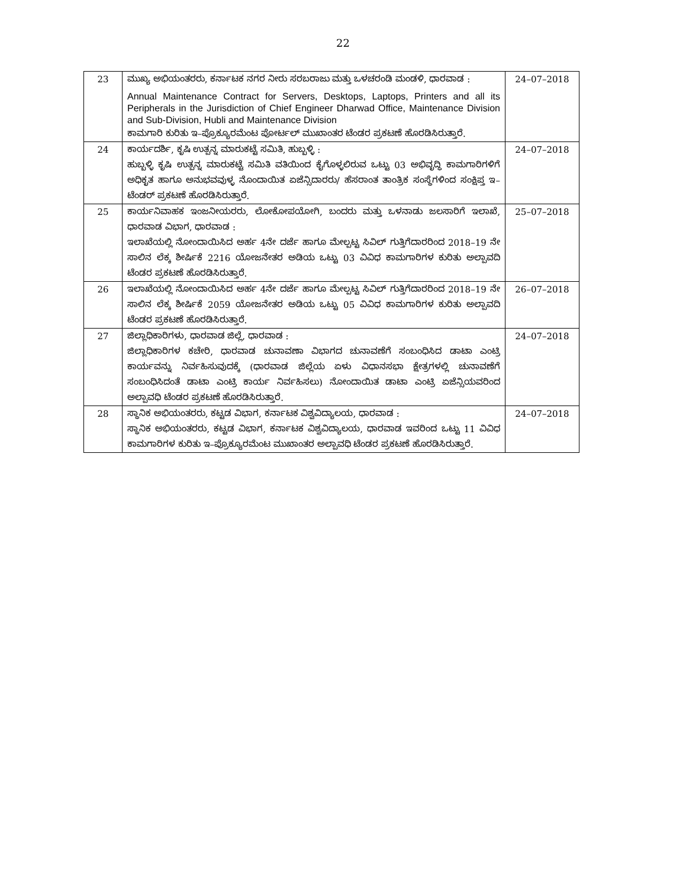22
| 23 | ಮುಖ್ಯ ಅಭಿಯಂತರರು, ಕರ್ನಾಟಕ ನಗರ ನೀರು ಸರಬರಾಜು ಮತ್ತು ಒಳಚರಂಡಿ ಮಂಡಳಿ, ಧಾರವಾಡ : Annual Maintenance Contract for Servers, Desktops, Laptops, Printers and all its Peripherals in the Jurisdiction of Chief Engineer Dharwad Office, Maintenance Division and Sub-Division, Hubli and Maintenance Division ಕಾಮಗಾರಿ ಕುರಿತು ಇ–ಪ್ರೊಕ್ಯೂರಮೆಂಟ ಪೋರ್ಟಲ್ ಮುಖಾಂತರ ಟೆಂಡರ ಪ್ರಕಟಣೆ ಹೊರಡಿಸಿರುತ್ತಾರೆ. | 24–07–2018 |
| 24 | ಕಾರ್ಯದರ್ಶಿ, ಕೃಷಿ ಉತ್ಪನ್ನ ಮಾರುಕಟ್ಟೆ ಸಮಿತಿ, ಹುಬ್ಬಳ್ಳಿ : ಹುಬ್ಬಳ್ಳಿ ಕೃಷಿ ಉತ್ಪನ್ನ ಮಾರುಕಟ್ಟೆ ಸಮಿತಿ ವತಿಯಿಂದ ಕೈಗೊಳ್ಳಲಿರುವ ಒಟ್ಟು 03 ಅಭಿವೃದ್ಧಿ ಕಾಮಗಾರಿಗಳಿಗೆ ಅಧಿಕೃತ ಹಾಗೂ ಅನುಭವವುಳ್ಳ ನೊಂದಾಯಿತ ಏಜೆನ್ಸಿದಾರರು/ ಹೆಸರಾಂತ ತಾಂತ್ರಿಕ ಸಂಸ್ಥೆಗಳಿಂದ ಸಂಕ್ಷಿಪ್ತ ಇ–ಟೆಂಡರ್ ಪ್ರಕಟಣೆ ಹೊರಡಿಸಿರುತ್ತಾರೆ. | 24–07–2018 |
| 25 | ಕಾರ್ಯನಿವಾಹಕ ಇಂಜನೀಯರರು, ಲೋಕೋಪಯೋಗಿ, ಬಂದರು ಮತ್ತು ಒಳನಾಡು ಜಲಸಾರಿಗೆ ಇಲಾಖೆ, ಧಾರವಾಡ ವಿಭಾಗ, ಧಾರವಾಡ : ಇಲಾಖೆಯಲ್ಲಿ ನೋಂದಾಯಿಸಿದ ಅರ್ಹ 4ನೇ ದರ್ಜೆ ಹಾಗೂ ಮೇಲ್ಪಟ್ಟ ಸಿವಿಲ್ ಗುತ್ತಿಗೆದಾರರಿಂದ 2018–19 ನೇ ಸಾಲಿನ ಲೆಕ್ಕ ಶೀರ್ಷಿಕೆ 2216 ಯೋಜನೇತರ ಅಡಿಯ ಒಟ್ಟು 03 ವಿವಿಧ ಕಾಮಗಾರಿಗಳ ಕುರಿತು ಅಲ್ಪಾವದಿ ಟೆಂಡರ ಪ್ರಕಟಣೆ ಹೊರಡಿಸಿರುತ್ತಾರೆ. | 25–07–2018 |
| 26 | ಇಲಾಖೆಯಲ್ಲಿ ನೋಂದಾಯಿಸಿದ ಅರ್ಹ 4ನೇ ದರ್ಜೆ ಹಾಗೂ ಮೇಲ್ಪಟ್ಟ ಸಿವಿಲ್ ಗುತ್ತಿಗೆದಾರರಿಂದ 2018–19 ನೇ ಸಾಲಿನ ಲೆಕ್ಕ ಶೀರ್ಷಿಕೆ 2059 ಯೋಜನೇತರ ಅಡಿಯ ಒಟ್ಟು 05 ವಿವಿಧ ಕಾಮಗಾರಿಗಳ ಕುರಿತು ಅಲ್ಪಾವದಿ ಟೆಂಡರ ಪ್ರಕಟಣೆ ಹೊರಡಿಸಿರುತ್ತಾರೆ. | 26–07–2018 |
| 27 | ಜಿಲ್ಲಾಧಿಕಾರಿಗಳು, ಧಾರವಾಡ ಜಿಲ್ಲೆ, ಧಾರವಾಡ : ಜಿಲ್ಲಾಧಿಕಾರಿಗಳ ಕಚೇರಿ, ಧಾರವಾಡ ಚುನಾವಣಾ ವಿಭಾಗದ ಚುನಾವಣೆಗೆ ಸಂಬಂಧಿಸಿದ ಡಾಟಾ ಎಂಟ್ರಿ ಕಾರ್ಯವನ್ನು ನಿರ್ವಹಿಸುವುದಕ್ಕೆ (ಧಾರವಾಡ ಜಿಲ್ಲೆಯ ಏಳು ವಿಧಾನಸಭಾ ಕ್ಷೇತ್ರಗಳಲ್ಲಿ ಚುನಾವಣೆಗೆ ಸಂಬಂಧಿಸಿದಂತೆ ಡಾಟಾ ಎಂಟ್ರಿ ಕಾರ್ಯ ನಿರ್ವಹಿಸಲು) ನೋಂದಾಯಿತ ಡಾಟಾ ಎಂಟ್ರಿ ಏಜೆನ್ಸಿಯವರಿಂದ ಅಲ್ಪಾವಧಿ ಟೆಂಡರ ಪ್ರಕಟಣೆ ಹೊರಡಿಸಿರುತ್ತಾರೆ. | 24–07–2018 |
| 28 | ಸ್ಥಾನಿಕ ಅಭಿಯಂತರರು, ಕಟ್ಟಡ ವಿಭಾಗ, ಕರ್ನಾಟಕ ವಿಶ್ವವಿದ್ಯಾಲಯ, ಧಾರವಾಡ : ಸ್ಥಾನಿಕ ಅಭಿಯಂತರರು, ಕಟ್ಟಡ ವಿಭಾಗ, ಕರ್ನಾಟಕ ವಿಶ್ವವಿದ್ಯಾಲಯ, ಧಾರವಾಡ ಇವರಿಂದ ಒಟ್ಟು 11 ವಿವಿಧ ಕಾಮಗಾರಿಗಳ ಕುರಿತು ಇ–ಪ್ರೊಕ್ಯೂರಮೆಂಟ ಮುಖಾಂತರ ಅಲ್ಪಾವಧಿ ಟೆಂಡರ ಪ್ರಕಟಣೆ ಹೊರಡಿಸಿರುತ್ತಾರೆ. | 24–07–2018 |